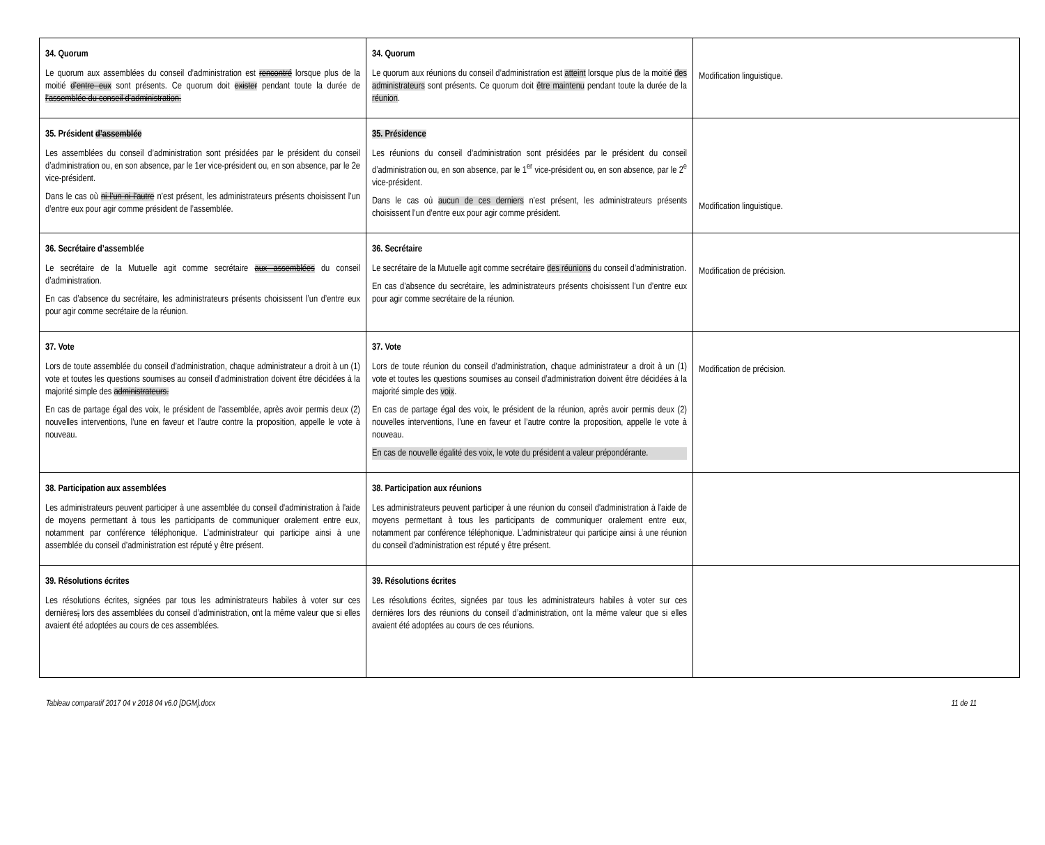| 34. Quorum Le quorum aux assemblées du conseil d’administration est rencontré lorsque plus de la moitié d’entre eux sont présents. Ce quorum doit exister pendant toute la durée de l’assemblée du conseil d’administration. | 34. Quorum Le quorum aux réunions du conseil d’administration est atteint lorsque plus de la moitié des administrateurs sont présents. Ce quorum doit être maintenu pendant toute la durée de la réunion . | Modification linguistique. |
| 35. Président d’assemblée Les assemblées du conseil d’administration sont présidées par le président du conseil d’administration ou, en son absence, par le 1er vice-président ou, en son absence, par le 2e vice-président. Dans le cas où ni l’un ni l’autre n’est présent, les administrateurs présents choisissent l’un d’entre eux pour agir comme président de l’assemblée. | 35. Présidence Les réunions du conseil d’administration sont présidées par le président du conseil d’administration ou, en son absence, par le 1<sup>er</sup> vice-président ou, en son absence, par le 2<sup>e</sup> vice-président. Dans le cas où aucun de ces derniers n’est présent, les administrateurs présents choisissent l’un d’entre eux pour agir comme président. | Modification linguistique. |
| 36. Secrétaire d’assemblée Le secrétaire de la Mutuelle agit comme secrétaire aux assemblées du conseil d’administration. En cas d’absence du secrétaire, les administrateurs présents choisissent l’un d’entre eux pour agir comme secrétaire de la réunion. | 36. Secrétaire Le secrétaire de la Mutuelle agit comme secrétaire des réunions du conseil d’administration. En cas d’absence du secrétaire, les administrateurs présents choisissent l’un d’entre eux pour agir comme secrétaire de la réunion. | Modification de précision. |
| 37. Vote Lors de toute assemblée du conseil d’administration, chaque administrateur a droit à un (1) vote et toutes les questions soumises au conseil d’administration doivent être décidées à la majorité simple des administrateurs. En cas de partage égal des voix, le président de l’assemblée, après avoir permis deux (2) nouvelles interventions, l’une en faveur et l’autre contre la proposition, appelle le vote à nouveau. | 37. Vote Lors de toute réunion du conseil d’administration, chaque administrateur a droit à un (1) vote et toutes les questions soumises au conseil d’administration doivent être décidées à la majorité simple des voix . En cas de partage égal des voix, le président de la réunion, après avoir permis deux (2) nouvelles interventions, l’une en faveur et l’autre contre la proposition, appelle le vote à nouveau. En cas de nouvelle égalité des voix, le vote du président a valeur prépondérante. | Modification de précision. |
| 38. Participation aux assemblées Les administrateurs peuvent participer à une assemblée du conseil d'administration à l'aide de moyens permettant à tous les participants de communiquer oralement entre eux, notamment par conférence téléphonique. L’administrateur qui participe ainsi à une assemblée du conseil d’administration est réputé y être présent. | 38. Participation aux réunions Les administrateurs peuvent participer à une réunion du conseil d'administration à l'aide de moyens permettant à tous les participants de communiquer oralement entre eux, notamment par conférence téléphonique. L’administrateur qui participe ainsi à une réunion du conseil d’administration est réputé y être présent. | |
| 39. Résolutions écrites Les résolutions écrites, signées par tous les administrateurs habiles à voter sur ces dernières , lors des assemblées du conseil d’administration, ont la même valeur que si elles avaient été adoptées au cours de ces assemblées. | 39. Résolutions écrites Les résolutions écrites, signées par tous les administrateurs habiles à voter sur ces dernières lors des réunions du conseil d’administration, ont la même valeur que si elles avaient été adoptées au cours de ces réunions. | |
Tableau comparatif 2017 04 v 2018 04 v6.0 [DGM].docx 11 de 11